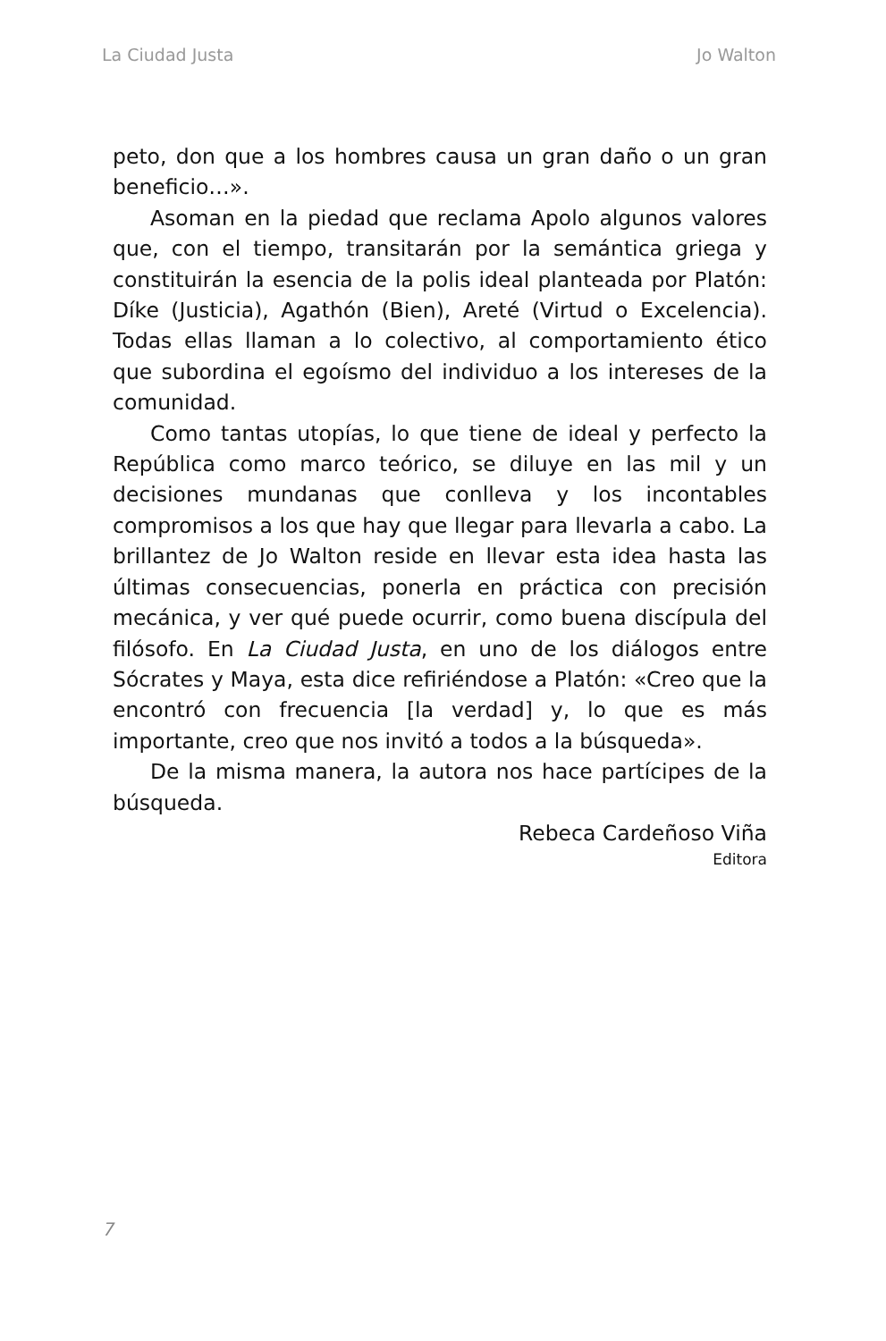La Ciudad Justa Jo Walton
peto, don que a los hombres causa un gran daño o un gran beneficio…».
Asoman en la piedad que reclama Apolo algunos valores que, con el tiempo, transitarán por la semántica griega y constituirán la esencia de la polis ideal planteada por Platón: Díke (Justicia), Agathón (Bien), Areté (Virtud o Excelencia). Todas ellas llaman a lo colectivo, al comportamiento ético que subordina el egoísmo del individuo a los intereses de la comunidad.
Como tantas utopías, lo que tiene de ideal y perfecto la República como marco teórico, se diluye en las mil y un decisiones mundanas que conlleva y los incontables compromisos a los que hay que llegar para llevarla a cabo. La brillantez de Jo Walton reside en llevar esta idea hasta las últimas consecuencias, ponerla en práctica con precisión mecánica, y ver qué puede ocurrir, como buena discípula del filósofo. En La Ciudad Justa, en uno de los diálogos entre Sócrates y Maya, esta dice refiriéndose a Platón: «Creo que la encontró con frecuencia [la verdad] y, lo que es más importante, creo que nos invitó a todos a la búsqueda».
De la misma manera, la autora nos hace partícipes de la búsqueda.
Rebeca Cardeñoso Viña
Editora
7